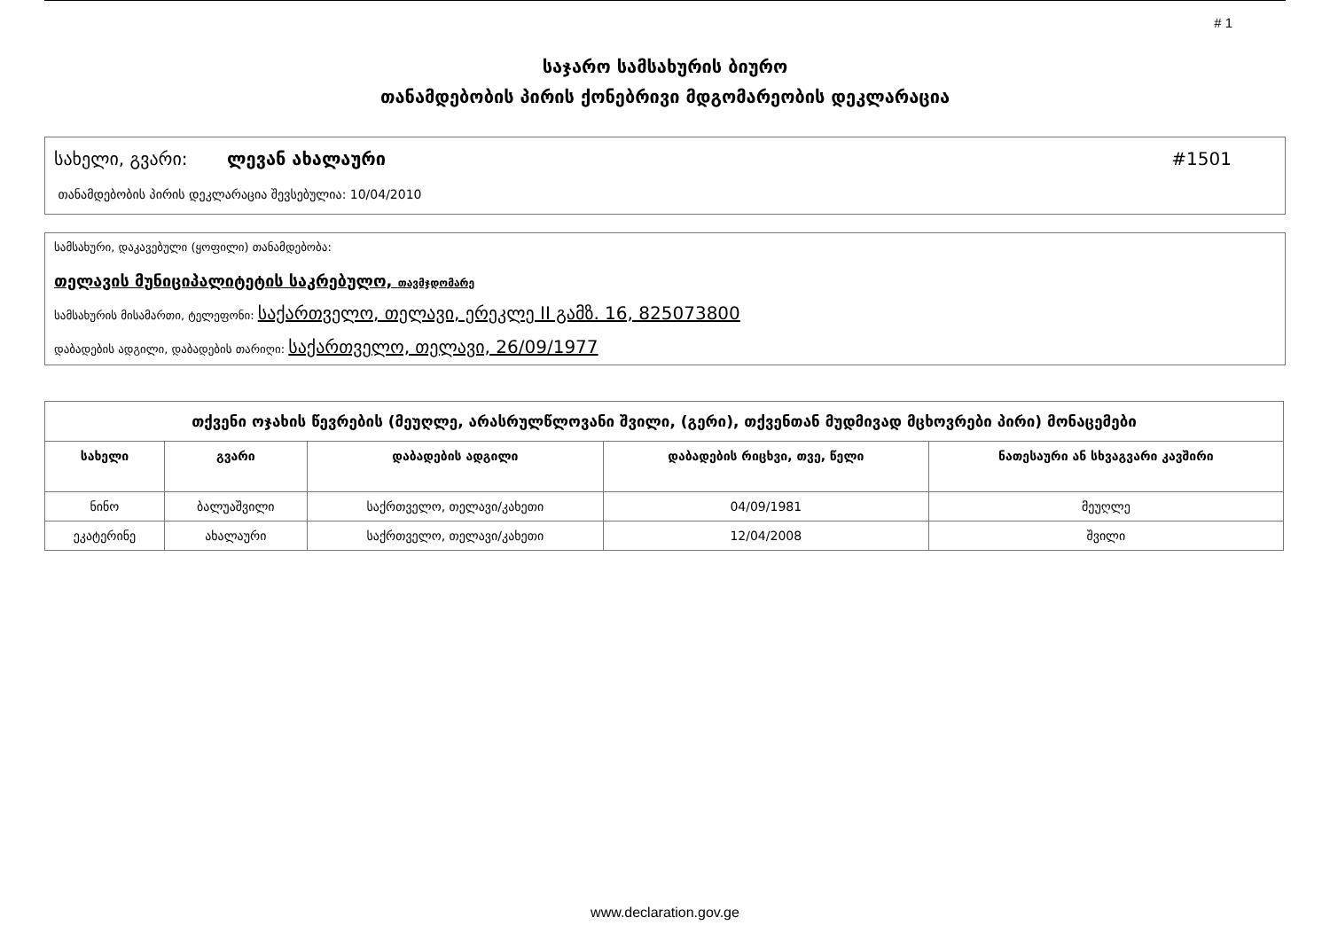# 1
საჯარო სამსახურის ბიურო
თანამდებობის პირის ქონებრივი მდგომარეობის დეკლარაცია
სახელი, გვარი: ლევან ახალაური #1501
თანამდებობის პირის დეკლარაცია შევსებულია: 10/04/2010
სამსახური, დაკავებული (ყოფილი) თანამდებობა:
თელავის მუნიციპალიტეტის საკრებულო, თავმჯდომარე
სამსახურის მისამართი, ტელეფონი: საქართველო, თელავი, ერეკლე II გამზ. 16, 825073800
დაბადების ადგილი, დაბადების თარიღი: საქართველო, თელავი, 26/09/1977
| თქვენი ოჯახის წევრების (მეუღლე, არასრულწლოვანი შვილი, (გერი), თქვენთან მუდმივად მცხოვრები პირი) მონაცემები | | | | |
| --- | --- | --- | --- | --- |
| სახელი | გვარი | დაბადების ადგილი | დაბადების რიცხვი, თვე, წელი | ნათესაური ან სხვაგვარი კავშირი |
| ნინო | ბალუაშვილი | საქრთველო, თელავი/კახეთი | 04/09/1981 | მეუღლე |
| ეკატერინე | ახალაური | საქრთველო, თელავი/კახეთი | 12/04/2008 | შვილი |
www.declaration.gov.ge